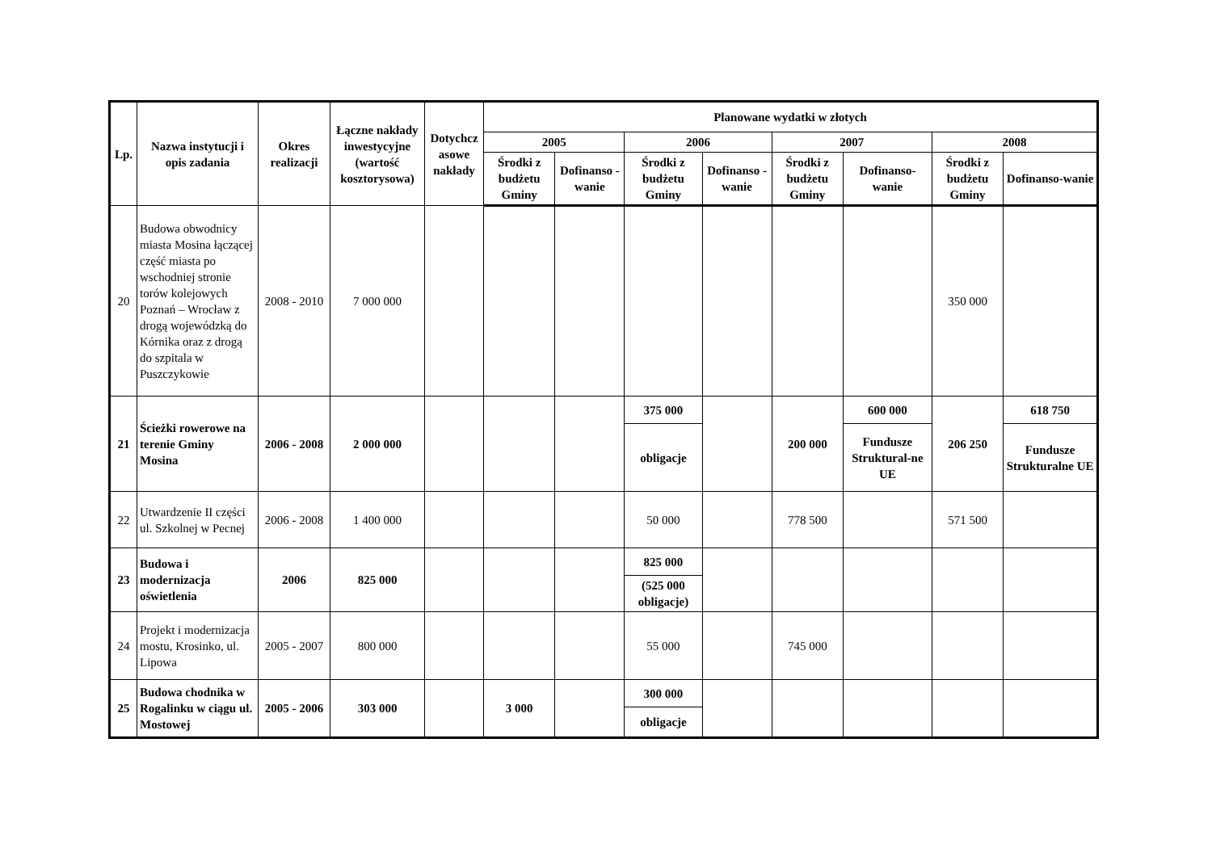| Lp. | Nazwa instytucji i opis zadania | Okres realizacji | Łączne nakłady inwestycyjne (wartość kosztorysowa) | Dotychcz asowe nakłady | Planowane wydatki w złotych | | | | | | | |
| --- | --- | --- | --- | --- | --- | --- | --- | --- | --- | --- | --- | --- |
| | | | | | 2005 | | 2006 | | 2007 | | 2008 | |
| | | | | | Środki z budżetu Gminy | Dofinanso - wanie | Środki z budżetu Gminy | Dofinanso - wanie | Środki z budżetu Gminy | Dofinanso-wanie | Środki z budżetu Gminy | Dofinanso-wanie |
| 20 | Budowa obwodnicy miasta Mosina łączącej część miasta po wschodniej stronie torów kolejowych Poznań – Wrocław z drogą wojewódzką do Kórnika oraz z drogą do szpitala w Puszczykowie | 2008 - 2010 | 7 000 000 | | | | | | | | 350 000 | |
| 21 | Ścieżki rowerowe na terenie Gminy Mosina | 2006 - 2008 | 2 000 000 | | | | 375 000 | | 200 000 | 600 000 | 206 250 | 618 750 |
| | | | | | | | obligacje | | | Fundusze Struktural-ne UE | | Fundusze Strukturalne UE |
| 22 | Utwardzenie II części ul. Szkolnej w Pecnej | 2006 - 2008 | 1 400 000 | | | | 50 000 | | 778 500 | | 571 500 | |
| 23 | Budowa i modernizacja oświetlenia | 2006 | 825 000 | | | | 825 000 | | | | | |
| | | | | | | | (525 000 obligacje) | | | | | |
| 24 | Projekt i modernizacja mostu, Krosinko, ul. Lipowa | 2005 - 2007 | 800 000 | | | | 55 000 | | 745 000 | | | |
| 25 | Budowa chodnika w Rogalinku w ciągu ul. Mostowej | 2005 - 2006 | 303 000 | | 3 000 | | 300 000 | | | | | |
| | | | | | | | obligacje | | | | | |